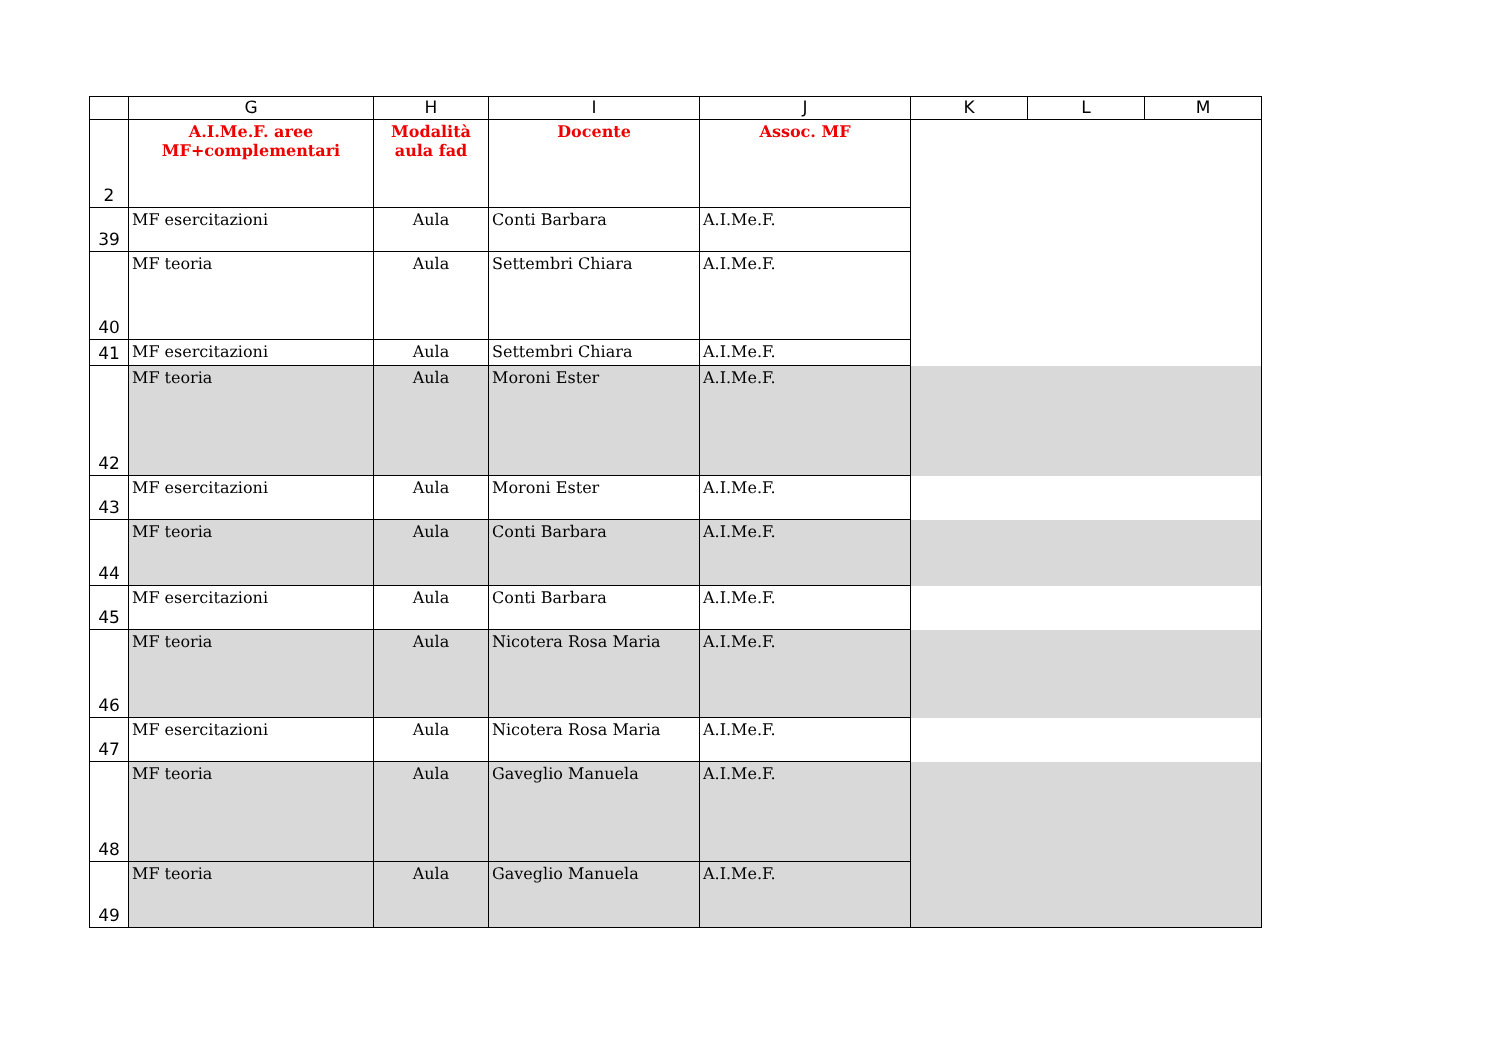| | G | H | I | J | K | L | M |
| --- | --- | --- | --- | --- | --- | --- | --- |
| 2 | A.I.Me.F. aree MF+complementari | Modalità aula fad | Docente | Assoc. MF | | | |
| 39 | MF esercitazioni | Aula | Conti Barbara | A.I.Me.F. | | | |
| 40 | MF teoria | Aula | Settembri Chiara | A.I.Me.F. | | | |
| 41 | MF esercitazioni | Aula | Settembri Chiara | A.I.Me.F. | | | |
| 42 | MF teoria | Aula | Moroni Ester | A.I.Me.F. | | | |
| 43 | MF esercitazioni | Aula | Moroni Ester | A.I.Me.F. | | | |
| 44 | MF teoria | Aula | Conti Barbara | A.I.Me.F. | | | |
| 45 | MF esercitazioni | Aula | Conti Barbara | A.I.Me.F. | | | |
| 46 | MF teoria | Aula | Nicotera Rosa Maria | A.I.Me.F. | | | |
| 47 | MF esercitazioni | Aula | Nicotera Rosa Maria | A.I.Me.F. | | | |
| 48 | MF teoria | Aula | Gaveglio Manuela | A.I.Me.F. | | | |
| 49 | MF teoria | Aula | Gaveglio Manuela | A.I.Me.F. | | | |